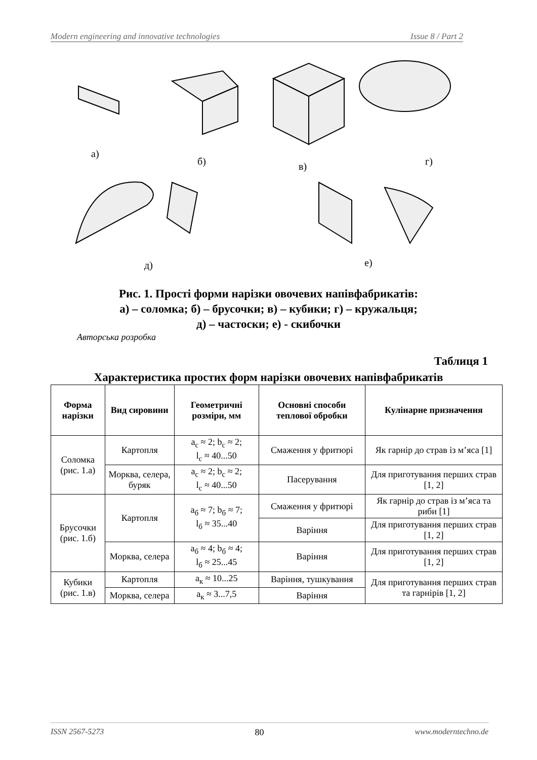Modern engineering and innovative technologies Issue 8 / Part 2
а)
б)
в)
г)
д)
е)
Рис. 1. Прості форми нарізки овочевих напівфабрикатів:
а) – соломка; б) – брусочки; в) – кубики; г) – кружальця;
д) – частоски; е) - скибочки
Авторська розробка
Таблиця 1
Характеристика простих форм нарізки овочевих напівфабрикатів
| Форма нарізки | Вид сировини | Геометричні розміри, мм | Основні способи теплової обробки | Кулінарне призначення |
| --- | --- | --- | --- | --- |
| Соломка (рис. 1.а) | Картопля | a<sub>c</sub> ≈ 2; b<sub>c</sub> ≈ 2; l<sub>c</sub> ≈ 40...50 | Смаження у фритюрі | Як гарнір до страв із м’яса [1] |
| | Морква, селера, буряк | a<sub>c</sub> ≈ 2; b<sub>c</sub> ≈ 2; l<sub>c</sub> ≈ 40...50 | Пасерування | Для приготування перших страв [1, 2] |
| Брусочки (рис. 1.б) | Картопля | a<sub>б</sub> ≈ 7; b<sub>б</sub> ≈ 7; l<sub>б</sub> ≈ 35...40 | Смаження у фритюрі | Як гарнір до страв із м’яса та риби [1] |
| | | | Варіння | Для приготування перших страв [1, 2] |
| | Морква, селера | a<sub>б</sub> ≈ 4; b<sub>б</sub> ≈ 4; l<sub>б</sub> ≈ 25...45 | Варіння | Для приготування перших страв [1, 2] |
| Кубики (рис. 1.в) | Картопля | a<sub>к</sub> ≈ 10...25 | Варіння, тушкування | Для приготування перших страв та гарнірів [1, 2] |
| | Морква, селера | a<sub>к</sub> ≈ 3...7,5 | Варіння | |
ISSN 2567-5273 80 www.moderntechno.de